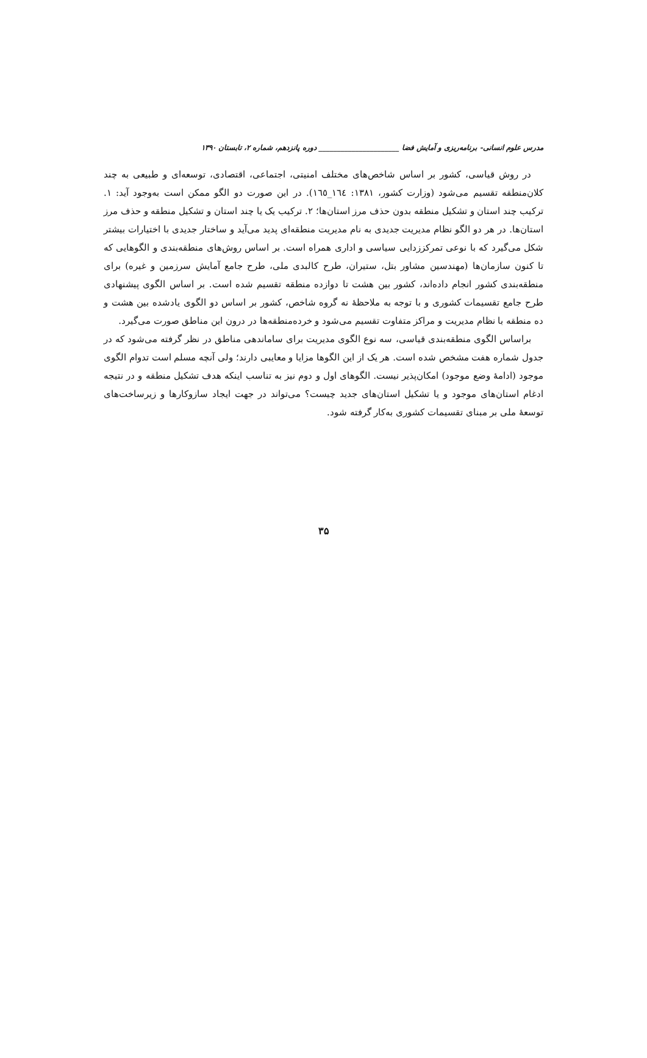مدرس علوم انسانی- برنامه‌ریزی و آمایش فضا ______________________ دوره پانزدهم، شماره ۲، تابستان ۱۳۹۰
در روش قیاسی، کشور بر اساس شاخص‌های مختلف امنیتی، اجتماعی، اقتصادی، توسعه‌ای و طبیعی به چند کلان‌منطقه تقسیم می‌شود (وزارت کشور، ۱۳۸۱: ١٦٤_١٦٥). در این صورت دو الگو ممکن است به‌وجود آید: ۱. ترکیب چند استان و تشکیل منطقه بدون حذف مرز استان‌ها؛ ۲. ترکیب یک یا چند استان و تشکیل منطقه و حذف مرز استان‌ها. در هر دو الگو نظام مدیریت جدیدی به نام مدیریت منطقه‌ای پدید می‌آید و ساختار جدیدی با اختیارات بیشتر شکل می‌گیرد که با نوعی تمرکززدایی سیاسی و اداری همراه است. بر اساس روش‌های منطقه‌بندی و الگوهایی که تا کنون سازمان‌ها (مهندسین مشاور بتل، ستیران، طرح کالبدی ملی، طرح جامع آمایش سرزمین و غیره) برای منطقه‌بندی کشور انجام داده‌اند، کشور بین هشت تا دوازده منطقه تقسیم شده است. بر اساس الگوی پیشنهادی طرح جامع تقسیمات کشوری و با توجه به ملاحظهٔ نه گروه شاخص، کشور بر اساس دو الگوی یادشده بین هشت و ده منطقه با نظام مدیریت و مراکز متفاوت تقسیم می‌شود و خرده‌منطقه‌ها در درون این مناطق صورت می‌گیرد.
براساس الگوی منطقه‌بندی قیاسی، سه نوع الگوی مدیریت برای ساماندهی مناطق در نظر گرفته می‌شود که در جدول شماره هفت مشخص شده است. هر یک از این الگوها مزایا و معایبی دارند؛ ولی آنچه مسلم است تدوام الگوی موجود (ادامهٔ وضع موجود) امکان‌پذیر نیست. الگوهای اول و دوم نیز به تناسب اینکه هدف تشکیل منطقه و در نتیجه ادغام استان‌های موجود و یا تشکیل استان‌های جدید چیست؟ می‌تواند در جهت ایجاد سازوکارها و زیرساخت‌های توسعهٔ ملی بر مبنای تقسیمات کشوری به‌کار گرفته شود.
۳۵